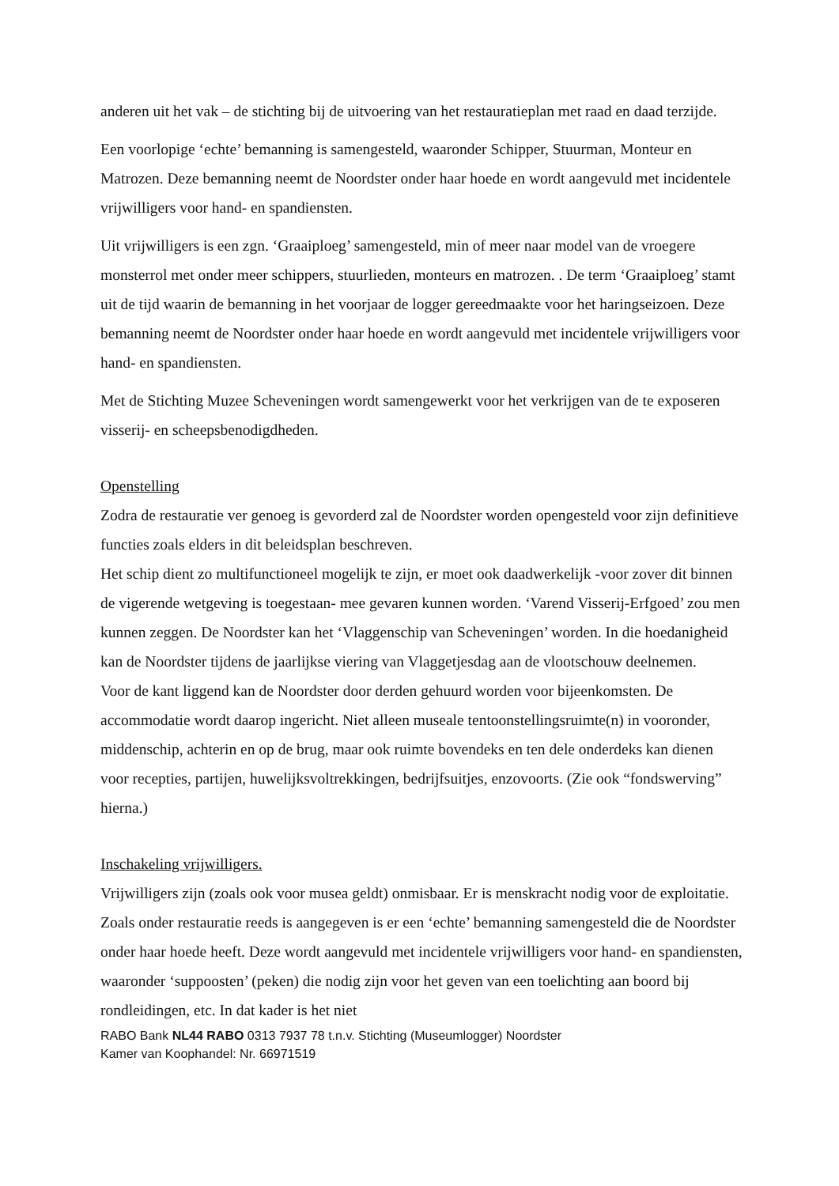anderen uit het vak – de stichting bij de uitvoering van het restauratieplan met raad en daad terzijde.
Een voorlopige ‘echte’ bemanning is samengesteld, waaronder Schipper, Stuurman, Monteur en Matrozen. Deze bemanning neemt de Noordster onder haar hoede en wordt aangevuld met incidentele vrijwilligers voor hand- en spandiensten.
Uit vrijwilligers is een zgn. ‘Graaiploeg’ samengesteld, min of meer naar model van de vroegere monsterrol met onder meer schippers, stuurlieden, monteurs en matrozen. . De term ‘Graaiploeg’ stamt uit de tijd waarin de bemanning in het voorjaar de logger gereedmaakte voor het haringseizoen. Deze bemanning neemt de Noordster onder haar hoede en wordt aangevuld met incidentele vrijwilligers voor hand- en spandiensten.
Met de Stichting Muzee Scheveningen wordt samengewerkt voor het verkrijgen van de te exposeren visserij- en scheepsbenodigdheden.
Openstelling
Zodra de restauratie ver genoeg is gevorderd zal de Noordster worden opengesteld voor zijn definitieve functies zoals elders in dit beleidsplan beschreven.
Het schip dient zo multifunctioneel mogelijk te zijn, er moet ook daadwerkelijk -voor zover dit binnen de vigerende wetgeving is toegestaan- mee gevaren kunnen worden. ‘Varend Visserij-Erfgoed’ zou men kunnen zeggen. De Noordster kan het ‘Vlaggenschip van Scheveningen’ worden. In die hoedanigheid kan de Noordster tijdens de jaarlijkse viering van Vlaggetjesdag aan de vlootschouw deelnemen.
Voor de kant liggend kan de Noordster door derden gehuurd worden voor bijeenkomsten. De accommodatie wordt daarop ingericht. Niet alleen museale tentoonstellingsruimte(n) in vooronder, middenschip, achterin en op de brug, maar ook ruimte bovendeks en ten dele onderdeks kan dienen voor recepties, partijen, huwelijksvoltrekkingen, bedrijfsuitjes, enzovoorts. (Zie ook “fondswerving” hierna.)
Inschakeling vrijwilligers.
Vrijwilligers zijn (zoals ook voor musea geldt) onmisbaar. Er is menskracht nodig voor de exploitatie. Zoals onder restauratie reeds is aangegeven is er een ‘echte’ bemanning samengesteld die de Noordster onder haar hoede heeft. Deze wordt aangevuld met incidentele vrijwilligers voor hand- en spandiensten, waaronder ‘suppoosten’ (peken) die nodig zijn voor het geven van een toelichting aan boord bij rondleidingen, etc. In dat kader is het niet
RABO Bank NL44 RABO 0313 7937 78 t.n.v. Stichting (Museumlogger) Noordster
Kamer van Koophandel: Nr. 66971519